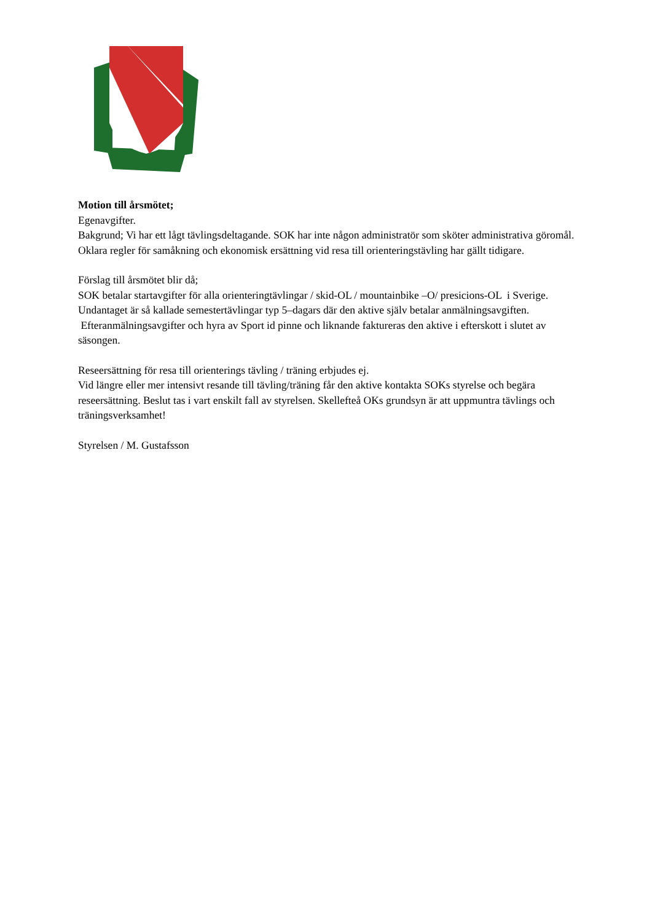Motion till årsmötet;
Egenavgifter.
Bakgrund; Vi har ett lågt tävlingsdeltagande. SOK har inte någon administratör som sköter administrativa göromål. Oklara regler för samåkning och ekonomisk ersättning vid resa till orienteringstävling har gällt tidigare.
Förslag till årsmötet blir då;
SOK betalar startavgifter för alla orienteringtävlingar / skid-OL / mountainbike –O/ presicions-OL i Sverige. Undantaget är så kallade semestertävlingar typ 5–dagars där den aktive själv betalar anmälningsavgiften. Efteranmälningsavgifter och hyra av Sport id pinne och liknande faktureras den aktive i efterskott i slutet av säsongen.
Reseersättning för resa till orienterings tävling / träning erbjudes ej.
Vid längre eller mer intensivt resande till tävling/träning får den aktive kontakta SOKs styrelse och begära reseersättning. Beslut tas i vart enskilt fall av styrelsen. Skellefteå OKs grundsyn är att uppmuntra tävlings och träningsverksamhet!
Styrelsen / M. Gustafsson